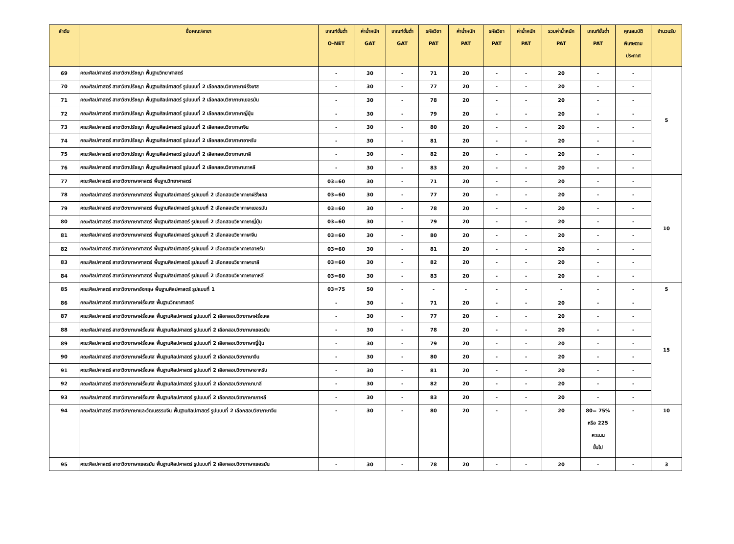| ลำดับ | ชื่อคณะ/สาขา | เกณฑ์ขั้นต่ำ O-NET | ค่าน้ำหนัก GAT | เกณฑ์ขั้นต่ำ GAT | รหัสวิชา PAT | ค่าน้ำหนัก PAT | รหัสวิชา PAT | ค่าน้ำหนัก PAT | รวมค่าน้ำหนัก PAT | เกณฑ์ขั้นต่ำ PAT | คุณสมบัติ พิเศษตาม ประกาศ | จำนวนรับ |
| --- | --- | --- | --- | --- | --- | --- | --- | --- | --- | --- | --- | --- |
| 69 | คณะศิลปศาสตร์ สาขาวิชาปรัชญา พื้นฐานวิทยาศาสตร์ | - | 30 | - | 71 | 20 | - | - | 20 | - | - | 5 |
| 70 | คณะศิลปศาสตร์ สาขาวิชาปรัชญา พื้นฐานศิลปศาสตร์ รูปแบบที่ 2 เลือกสอบวิชาภาษาฝรั่งเศส | - | 30 | - | 77 | 20 | - | - | 20 | - | - | |
| 71 | คณะศิลปศาสตร์ สาขาวิชาปรัชญา พื้นฐานศิลปศาสตร์ รูปแบบที่ 2 เลือกสอบวิชาภาษาเยอรมัน | - | 30 | - | 78 | 20 | - | - | 20 | - | - | |
| 72 | คณะศิลปศาสตร์ สาขาวิชาปรัชญา พื้นฐานศิลปศาสตร์ รูปแบบที่ 2 เลือกสอบวิชาภาษาญี่ปุ่น | - | 30 | - | 79 | 20 | - | - | 20 | - | - | |
| 73 | คณะศิลปศาสตร์ สาขาวิชาปรัชญา พื้นฐานศิลปศาสตร์ รูปแบบที่ 2 เลือกสอบวิชาภาษาจีน | - | 30 | - | 80 | 20 | - | - | 20 | - | - | |
| 74 | คณะศิลปศาสตร์ สาขาวิชาปรัชญา พื้นฐานศิลปศาสตร์ รูปแบบที่ 2 เลือกสอบวิชาภาษาอาหรับ | - | 30 | - | 81 | 20 | - | - | 20 | - | - | |
| 75 | คณะศิลปศาสตร์ สาขาวิชาปรัชญา พื้นฐานศิลปศาสตร์ รูปแบบที่ 2 เลือกสอบวิชาภาษาบาลี | - | 30 | - | 82 | 20 | - | - | 20 | - | - | |
| 76 | คณะศิลปศาสตร์ สาขาวิชาปรัชญา พื้นฐานศิลปศาสตร์ รูปแบบที่ 2 เลือกสอบวิชาภาษาเกาหลี | - | 30 | - | 83 | 20 | - | - | 20 | - | - | |
| 77 | คณะศิลปศาสตร์ สาขาวิชาภาษาศาสตร์ พื้นฐานวิทยาศาสตร์ | 03=60 | 30 | - | 71 | 20 | - | - | 20 | - | - | 10 |
| 78 | คณะศิลปศาสตร์ สาขาวิชาภาษาศาสตร์ พื้นฐานศิลปศาสตร์ รูปแบบที่ 2 เลือกสอบวิชาภาษาฝรั่งเศส | 03=60 | 30 | - | 77 | 20 | - | - | 20 | - | - | |
| 79 | คณะศิลปศาสตร์ สาขาวิชาภาษาศาสตร์ พื้นฐานศิลปศาสตร์ รูปแบบที่ 2 เลือกสอบวิชาภาษาเยอรมัน | 03=60 | 30 | - | 78 | 20 | - | - | 20 | - | - | |
| 80 | คณะศิลปศาสตร์ สาขาวิชาภาษาศาสตร์ พื้นฐานศิลปศาสตร์ รูปแบบที่ 2 เลือกสอบวิชาภาษาญี่ปุ่น | 03=60 | 30 | - | 79 | 20 | - | - | 20 | - | - | |
| 81 | คณะศิลปศาสตร์ สาขาวิชาภาษาศาสตร์ พื้นฐานศิลปศาสตร์ รูปแบบที่ 2 เลือกสอบวิชาภาษาจีน | 03=60 | 30 | - | 80 | 20 | - | - | 20 | - | - | |
| 82 | คณะศิลปศาสตร์ สาขาวิชาภาษาศาสตร์ พื้นฐานศิลปศาสตร์ รูปแบบที่ 2 เลือกสอบวิชาภาษาอาหรับ | 03=60 | 30 | - | 81 | 20 | - | - | 20 | - | - | |
| 83 | คณะศิลปศาสตร์ สาขาวิชาภาษาศาสตร์ พื้นฐานศิลปศาสตร์ รูปแบบที่ 2 เลือกสอบวิชาภาษาบาลี | 03=60 | 30 | - | 82 | 20 | - | - | 20 | - | - | |
| 84 | คณะศิลปศาสตร์ สาขาวิชาภาษาศาสตร์ พื้นฐานศิลปศาสตร์ รูปแบบที่ 2 เลือกสอบวิชาภาษาเกาหลี | 03=60 | 30 | - | 83 | 20 | - | - | 20 | - | - | |
| 85 | คณะศิลปศาสตร์ สาขาวิชาภาษาอังกฤษ พื้นฐานศิลปศาสตร์ รูปแบบที่ 1 | 03=75 | 50 | - | - | - | - | - | - | - | - | 5 |
| 86 | คณะศิลปศาสตร์ สาขาวิชาภาษาฝรั่งเศส พื้นฐานวิทยาศาสตร์ | - | 30 | - | 71 | 20 | - | - | 20 | - | - | 15 |
| 87 | คณะศิลปศาสตร์ สาขาวิชาภาษาฝรั่งเศส พื้นฐานศิลปศาสตร์ รูปแบบที่ 2 เลือกสอบวิชาภาษาฝรั่งเศส | - | 30 | - | 77 | 20 | - | - | 20 | - | - | |
| 88 | คณะศิลปศาสตร์ สาขาวิชาภาษาฝรั่งเศส พื้นฐานศิลปศาสตร์ รูปแบบที่ 2 เลือกสอบวิชาภาษาเยอรมัน | - | 30 | - | 78 | 20 | - | - | 20 | - | - | |
| 89 | คณะศิลปศาสตร์ สาขาวิชาภาษาฝรั่งเศส พื้นฐานศิลปศาสตร์ รูปแบบที่ 2 เลือกสอบวิชาภาษาญี่ปุ่น | - | 30 | - | 79 | 20 | - | - | 20 | - | - | |
| 90 | คณะศิลปศาสตร์ สาขาวิชาภาษาฝรั่งเศส พื้นฐานศิลปศาสตร์ รูปแบบที่ 2 เลือกสอบวิชาภาษาจีน | - | 30 | - | 80 | 20 | - | - | 20 | - | - | |
| 91 | คณะศิลปศาสตร์ สาขาวิชาภาษาฝรั่งเศส พื้นฐานศิลปศาสตร์ รูปแบบที่ 2 เลือกสอบวิชาภาษาอาหรับ | - | 30 | - | 81 | 20 | - | - | 20 | - | - | |
| 92 | คณะศิลปศาสตร์ สาขาวิชาภาษาฝรั่งเศส พื้นฐานศิลปศาสตร์ รูปแบบที่ 2 เลือกสอบวิชาภาษาบาลี | - | 30 | - | 82 | 20 | - | - | 20 | - | - | |
| 93 | คณะศิลปศาสตร์ สาขาวิชาภาษาฝรั่งเศส พื้นฐานศิลปศาสตร์ รูปแบบที่ 2 เลือกสอบวิชาภาษาเกาหลี | - | 30 | - | 83 | 20 | - | - | 20 | - | - | |
| 94 | คณะศิลปศาสตร์ สาขาวิชาภาษาและวัฒนธรรมจีน พื้นฐานศิลปศาสตร์ รูปแบบที่ 2 เลือกสอบวิชาภาษาจีน | - | 30 | - | 80 | 20 | - | - | 20 | 80= 75% หรือ 225 คะแนน ขึ้นไป | - | 10 |
| 95 | คณะศิลปศาสตร์ สาขาวิชาภาษาเยอรมัน พื้นฐานศิลปศาสตร์ รูปแบบที่ 2 เลือกสอบวิชาภาษาเยอรมัน | - | 30 | - | 78 | 20 | - | - | 20 | - | - | 3 |